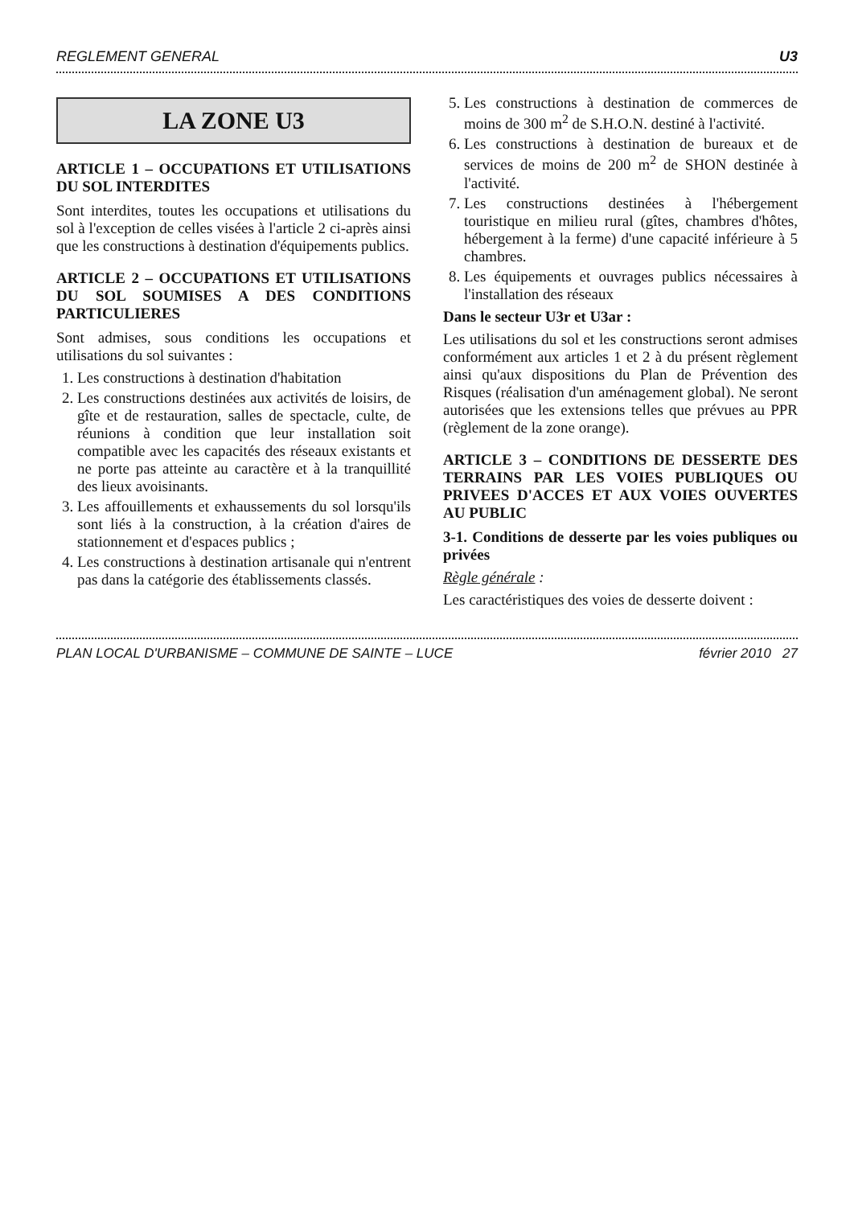REGLEMENT GENERAL U3
LA ZONE U3
ARTICLE 1 – OCCUPATIONS ET UTILISATIONS DU SOL INTERDITES
Sont interdites, toutes les occupations et utilisations du sol à l'exception de celles visées à l'article 2 ci-après ainsi que les constructions à destination d'équipements publics.
ARTICLE 2 – OCCUPATIONS ET UTILISATIONS DU SOL SOUMISES A DES CONDITIONS PARTICULIERES
Sont admises, sous conditions les occupations et utilisations du sol suivantes :
1. Les constructions à destination d'habitation
2. Les constructions destinées aux activités de loisirs, de gîte et de restauration, salles de spectacle, culte, de réunions à condition que leur installation soit compatible avec les capacités des réseaux existants et ne porte pas atteinte au caractère et à la tranquillité des lieux avoisinants.
3. Les affouillements et exhaussements du sol lorsqu'ils sont liés à la construction, à la création d'aires de stationnement et d'espaces publics ;
4. Les constructions à destination artisanale qui n'entrent pas dans la catégorie des établissements classés.
5. Les constructions à destination de commerces de moins de 300 m<sup>2</sup> de S.H.O.N. destiné à l'activité.
6. Les constructions à destination de bureaux et de services de moins de 200 m<sup>2</sup> de SHON destinée à l'activité.
7. Les constructions destinées à l'hébergement touristique en milieu rural (gîtes, chambres d'hôtes, hébergement à la ferme) d'une capacité inférieure à 5 chambres.
8. Les équipements et ouvrages publics nécessaires à l'installation des réseaux
Dans le secteur U3r et U3ar :
Les utilisations du sol et les constructions seront admises conformément aux articles 1 et 2 à du présent règlement ainsi qu'aux dispositions du Plan de Prévention des Risques (réalisation d'un aménagement global). Ne seront autorisées que les extensions telles que prévues au PPR (règlement de la zone orange).
ARTICLE 3 – CONDITIONS DE DESSERTE DES TERRAINS PAR LES VOIES PUBLIQUES OU PRIVEES D'ACCES ET AUX VOIES OUVERTES AU PUBLIC
3-1. Conditions de desserte par les voies publiques ou privées
Règle générale :
Les caractéristiques des voies de desserte doivent :
PLAN LOCAL D'URBANISME – COMMUNE DE SAINTE – LUCE février 2010 27